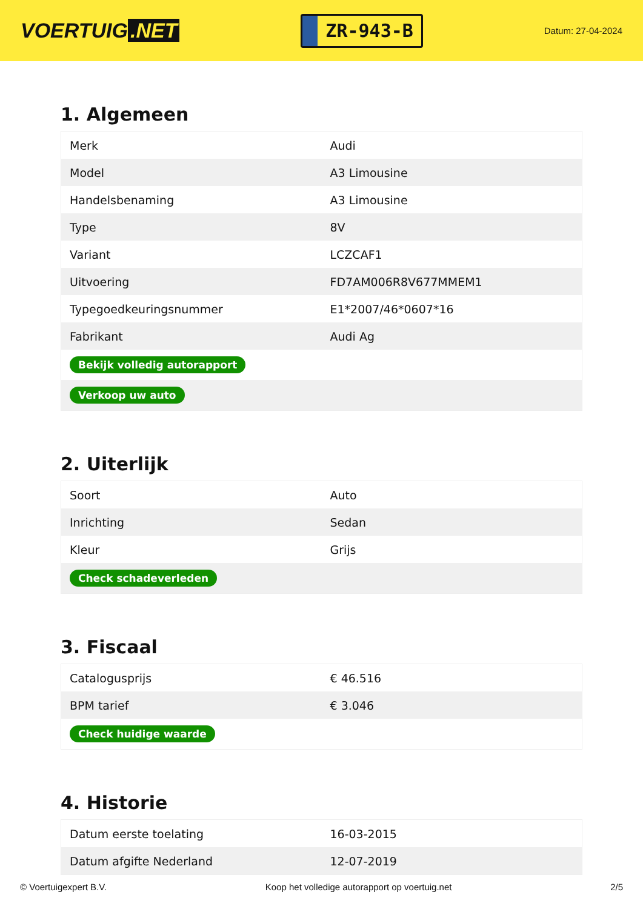VOERTUIG.NET
ZR-943-B
Datum: 27-04-2024
1. Algemeen
| Merk | Audi |
| Model | A3 Limousine |
| Handelsbenaming | A3 Limousine |
| Type | 8V |
| Variant | LCZCAF1 |
| Uitvoering | FD7AM006R8V677MMEM1 |
| Typegoedkeuringsnummer | E1*2007/46*0607*16 |
| Fabrikant | Audi Ag |
| Bekijk volledig autorapport | |
| Verkoop uw auto | |
2. Uiterlijk
| Soort | Auto |
| Inrichting | Sedan |
| Kleur | Grijs |
| Check schadeverleden | |
3. Fiscaal
| Catalogusprijs | € 46.516 |
| BPM tarief | € 3.046 |
| Check huidige waarde | |
4. Historie
| Datum eerste toelating | 16-03-2015 |
| Datum afgifte Nederland | 12-07-2019 |
© Voertuigexpert B.V. Koop het volledige autorapport op voertuig.net 2/5